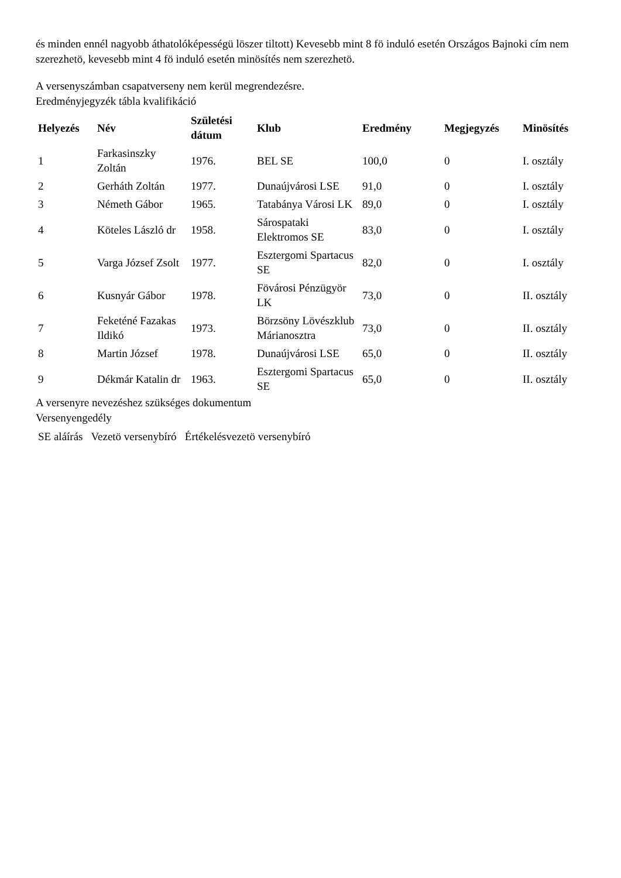és minden ennél nagyobb áthatolóképességü löszer tiltott) Kevesebb mint 8 fö induló esetén Országos Bajnoki cím nem szerezhetö, kevesebb mint 4 fö induló esetén minösítés nem szerezhetö.
A versenyszámban csapatverseny nem kerül megrendezésre.
Eredményjegyzék tábla kvalifikáció
| Helyezés | Név | Születési dátum | Klub | Eredmény | Megjegyzés | Minösítés |
| --- | --- | --- | --- | --- | --- | --- |
| 1 | Farkasinszky Zoltán | 1976. | BEL SE | 100,0 | 0 | I. osztály |
| 2 | Gerháth Zoltán | 1977. | Dunaújvárosi LSE | 91,0 | 0 | I. osztály |
| 3 | Németh Gábor | 1965. | Tatabánya Városi LK | 89,0 | 0 | I. osztály |
| 4 | Köteles László dr | 1958. | Sárospataki Elektromos SE | 83,0 | 0 | I. osztály |
| 5 | Varga József Zsolt | 1977. | Esztergomi Spartacus SE | 82,0 | 0 | I. osztály |
| 6 | Kusnyár Gábor | 1978. | Fövárosi Pénzügyör LK | 73,0 | 0 | II. osztály |
| 7 | Feketéné Fazakas Ildikó | 1973. | Börzsöny Lövészklub Márianosztra | 73,0 | 0 | II. osztály |
| 8 | Martin József | 1978. | Dunaújvárosi LSE | 65,0 | 0 | II. osztály |
| 9 | Dékmár Katalin dr | 1963. | Esztergomi Spartacus SE | 65,0 | 0 | II. osztály |
A versenyre nevezéshez szükséges dokumentum
Versenyengedély
SE aláírás Vezetö versenybíró Értékelésvezetö versenybíró